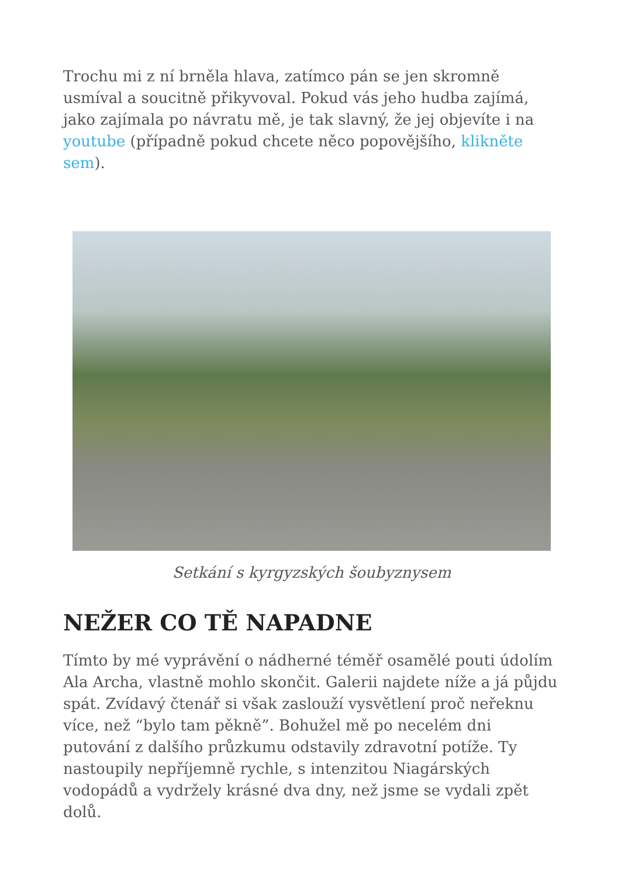Trochu mi z ní brněla hlava, zatímco pán se jen skromně usmíval a soucitně přikyvoval. Pokud vás jeho hudba zajímá, jako zajímala po návratu mě, je tak slavný, že jej objevíte i na
youtube (případně pokud chcete něco popovějšího, klikněte sem).
Setkání s kyrgyzských šoubyznysem
NEŽER CO TĚ NAPADNE
Tímto by mé vyprávění o nádherné téměř osamělé pouti údolím Ala Archa, vlastně mohlo skončit. Galerii najdete níže a já půjdu spát. Zvídavý čtenář si však zaslouží vysvětlení proč neřeknu více, než “bylo tam pěkně”. Bohužel mě po necelém dni putování z dalšího průzkumu odstavily zdravotní potíže. Ty nastoupily nepříjemně rychle, s intenzitou Niagárských vodopádů a vydržely krásné dva dny, než jsme se vydali zpět dolů.